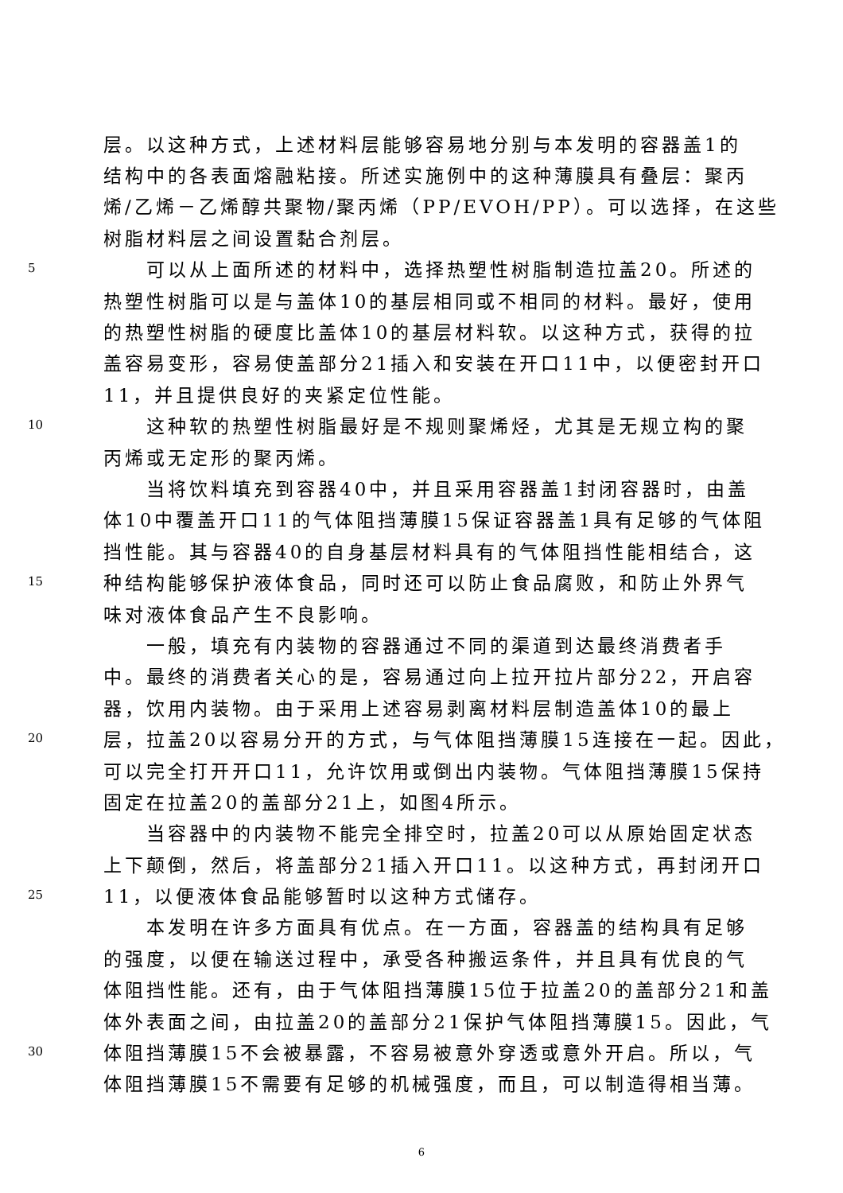层。以这种方式，上述材料层能够容易地分别与本发明的容器盖1的
结构中的各表面熔融粘接。所述实施例中的这种薄膜具有叠层：聚丙
烯/乙烯－乙烯醇共聚物/聚丙烯（PP/EVOH/PP）。可以选择，在这些
树脂材料层之间设置黏合剂层。
5
可以从上面所述的材料中，选择热塑性树脂制造拉盖20。所述的
热塑性树脂可以是与盖体10的基层相同或不相同的材料。最好，使用
的热塑性树脂的硬度比盖体10的基层材料软。以这种方式，获得的拉
盖容易变形，容易使盖部分21插入和安装在开口11中，以便密封开口
11，并且提供良好的夹紧定位性能。
10
这种软的热塑性树脂最好是不规则聚烯烃，尤其是无规立构的聚
丙烯或无定形的聚丙烯。
当将饮料填充到容器40中，并且采用容器盖1封闭容器时，由盖
体10中覆盖开口11的气体阻挡薄膜15保证容器盖1具有足够的气体阻
挡性能。其与容器40的自身基层材料具有的气体阻挡性能相结合，这
15
种结构能够保护液体食品，同时还可以防止食品腐败，和防止外界气
味对液体食品产生不良影响。
一般，填充有内装物的容器通过不同的渠道到达最终消费者手
中。最终的消费者关心的是，容易通过向上拉开拉片部分22，开启容
器，饮用内装物。由于采用上述容易剥离材料层制造盖体10的最上
20
层，拉盖20以容易分开的方式，与气体阻挡薄膜15连接在一起。因此，
可以完全打开开口11，允许饮用或倒出内装物。气体阻挡薄膜15保持
固定在拉盖20的盖部分21上，如图4所示。
当容器中的内装物不能完全排空时，拉盖20可以从原始固定状态
上下颠倒，然后，将盖部分21插入开口11。以这种方式，再封闭开口
25
11，以便液体食品能够暂时以这种方式储存。
本发明在许多方面具有优点。在一方面，容器盖的结构具有足够
的强度，以便在输送过程中，承受各种搬运条件，并且具有优良的气
体阻挡性能。还有，由于气体阻挡薄膜15位于拉盖20的盖部分21和盖
体外表面之间，由拉盖20的盖部分21保护气体阻挡薄膜15。因此，气
30
体阻挡薄膜15不会被暴露，不容易被意外穿透或意外开启。所以，气
体阻挡薄膜15不需要有足够的机械强度，而且，可以制造得相当薄。
6